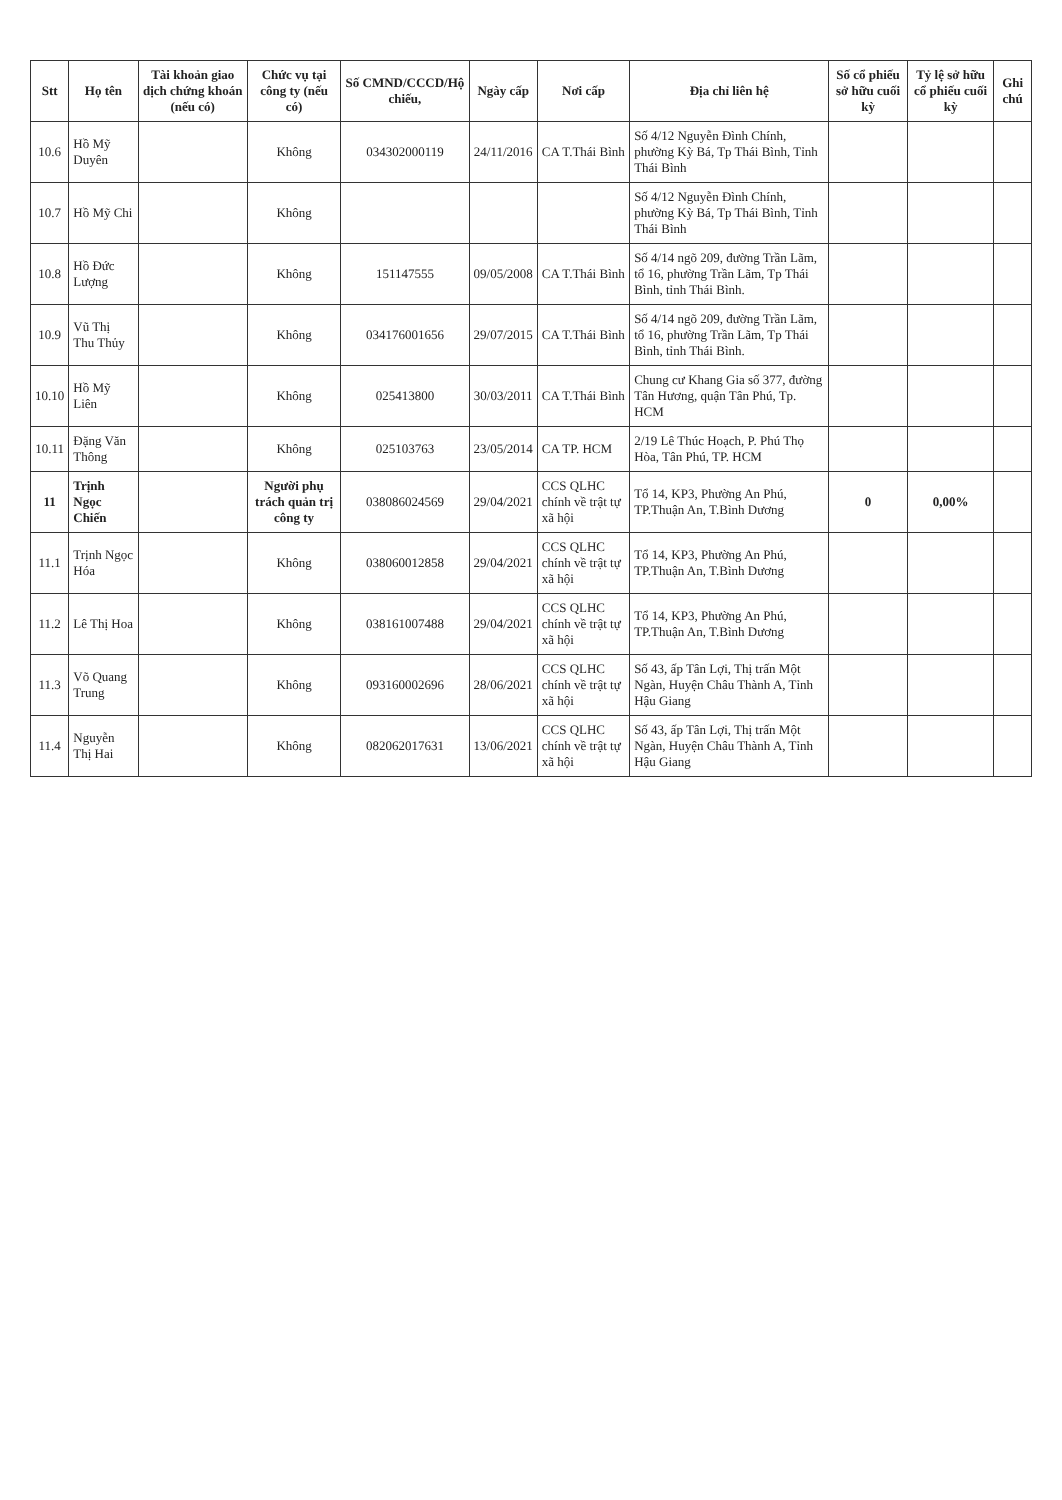| Stt | Họ tên | Tài khoản giao dịch chứng khoán (nếu có) | Chức vụ tại công ty (nếu có) | Số CMND/CCCD/Hộ chiếu, | Ngày cấp | Nơi cấp | Địa chỉ liên hệ | Số cổ phiếu sở hữu cuối kỳ | Tỷ lệ sở hữu cổ phiếu cuối kỳ | Ghi chú |
| --- | --- | --- | --- | --- | --- | --- | --- | --- | --- | --- |
| 10.6 | Hồ Mỹ Duyên | | Không | 034302000119 | 24/11/2016 | CA T.Thái Bình | Số 4/12 Nguyễn Đình Chính, phường Kỳ Bá, Tp Thái Bình, Tỉnh Thái Bình | | | |
| 10.7 | Hồ Mỹ Chi | | Không | | | | Số 4/12 Nguyễn Đình Chính, phường Kỳ Bá, Tp Thái Bình, Tỉnh Thái Bình | | | |
| 10.8 | Hồ Đức Lượng | | Không | 151147555 | 09/05/2008 | CA T.Thái Bình | Số 4/14 ngõ 209, đường Trần Lãm, tổ 16, phường Trần Lãm, Tp Thái Bình, tỉnh Thái Bình. | | | |
| 10.9 | Vũ Thị Thu Thủy | | Không | 034176001656 | 29/07/2015 | CA T.Thái Bình | Số 4/14 ngõ 209, đường Trần Lãm, tổ 16, phường Trần Lãm, Tp Thái Bình, tỉnh Thái Bình. | | | |
| 10.10 | Hồ Mỹ Liên | | Không | 025413800 | 30/03/2011 | CA T.Thái Bình | Chung cư Khang Gia số 377, đường Tân Hương, quận Tân Phú, Tp. HCM | | | |
| 10.11 | Đặng Văn Thông | | Không | 025103763 | 23/05/2014 | CA TP. HCM | 2/19 Lê Thúc Hoạch, P. Phú Thọ Hòa, Tân Phú, TP. HCM | | | |
| 11 | Trịnh Ngọc Chiến | | Người phụ trách quản trị công ty | 038086024569 | 29/04/2021 | CCS QLHC chính về trật tự xã hội | Tổ 14, KP3, Phường An Phú, TP.Thuận An, T.Bình Dương | 0 | 0,00% | |
| 11.1 | Trịnh Ngọc Hóa | | Không | 038060012858 | 29/04/2021 | CCS QLHC chính về trật tự xã hội | Tổ 14, KP3, Phường An Phú, TP.Thuận An, T.Bình Dương | | | |
| 11.2 | Lê Thị Hoa | | Không | 038161007488 | 29/04/2021 | CCS QLHC chính về trật tự xã hội | Tổ 14, KP3, Phường An Phú, TP.Thuận An, T.Bình Dương | | | |
| 11.3 | Võ Quang Trung | | Không | 093160002696 | 28/06/2021 | CCS QLHC chính về trật tự xã hội | Số 43, ấp Tân Lợi, Thị trấn Một Ngàn, Huyện Châu Thành A, Tỉnh Hậu Giang | | | |
| 11.4 | Nguyễn Thị Hai | | Không | 082062017631 | 13/06/2021 | CCS QLHC chính về trật tự xã hội | Số 43, ấp Tân Lợi, Thị trấn Một Ngàn, Huyện Châu Thành A, Tỉnh Hậu Giang | | | |